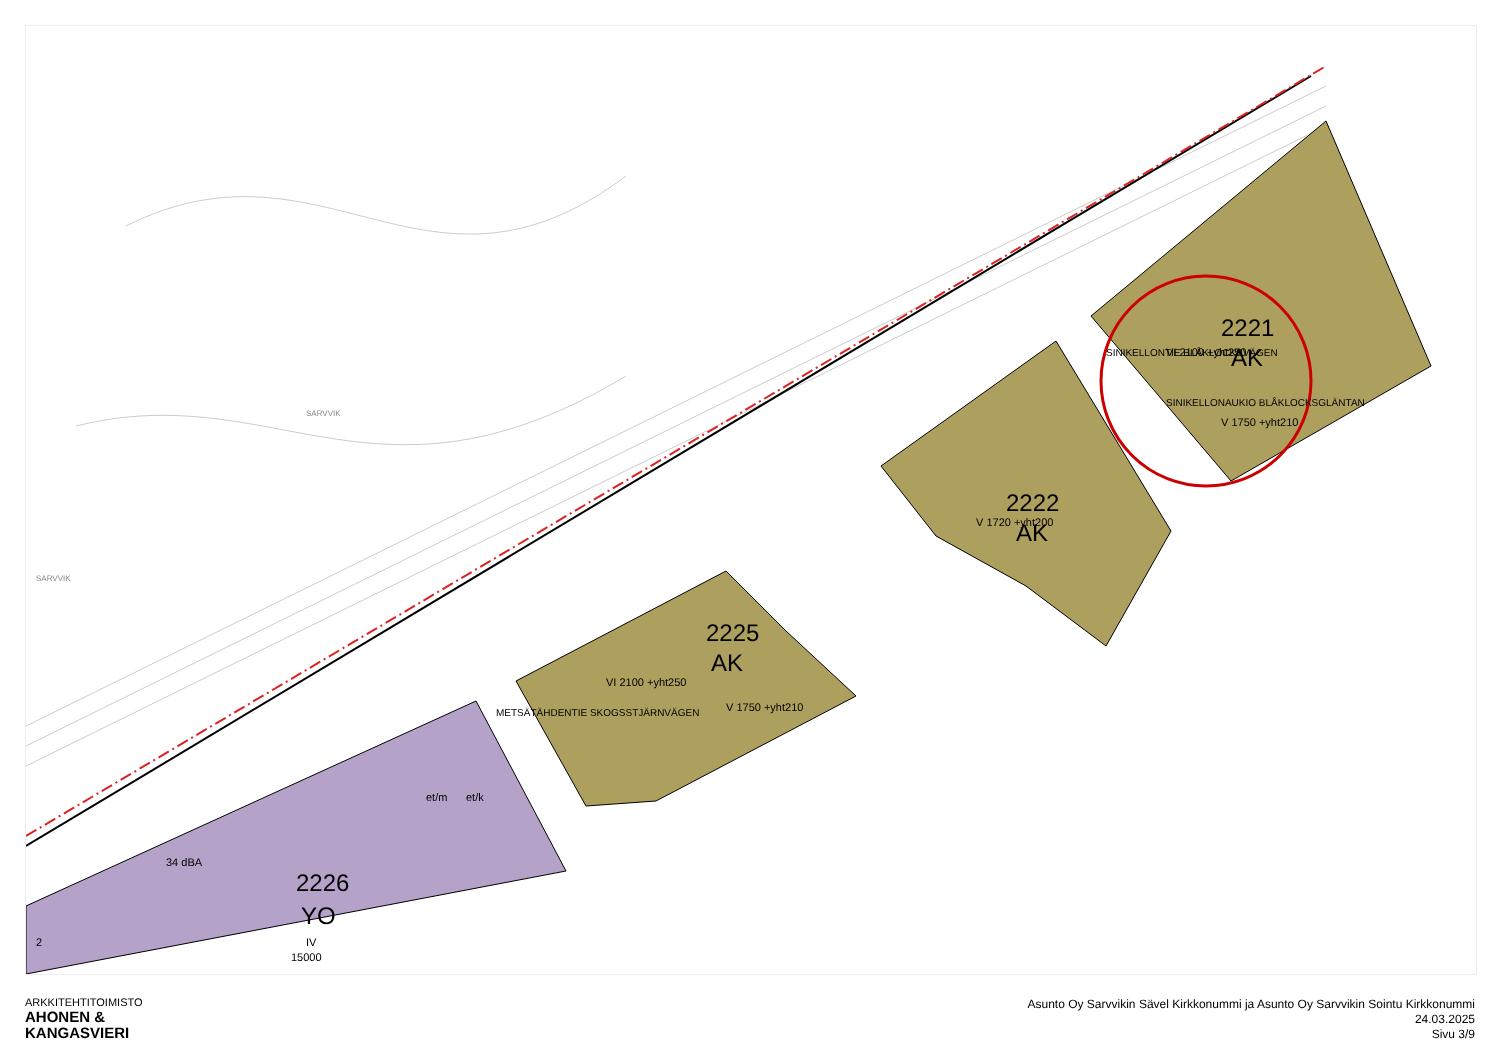2226
YO
IV
15000
34 dBA
2
2225
AK
VI 2100 +yht250
V 1750 +yht210
2222
AK
V 1720 +yht200
2221
AK
VI 2100 +yht250
V 1750 +yht210
et/m
et/k
METSÄTÄHDENTIE SKOGSSTJÄRNVÄGEN
SINIKELLONTIE BLÅKLOCKSVÄGEN
SINIKELLONAUKIO BLÅKLOCKSGLÄNTAN
SARVVIK
SARVVIK
ARKKITEHTITOIMISTO
AHONEN &
KANGASVIERI
Asunto Oy Sarvvikin Sävel Kirkkonummi ja Asunto Oy Sarvvikin Sointu Kirkkonummi
24.03.2025
Sivu 3/9